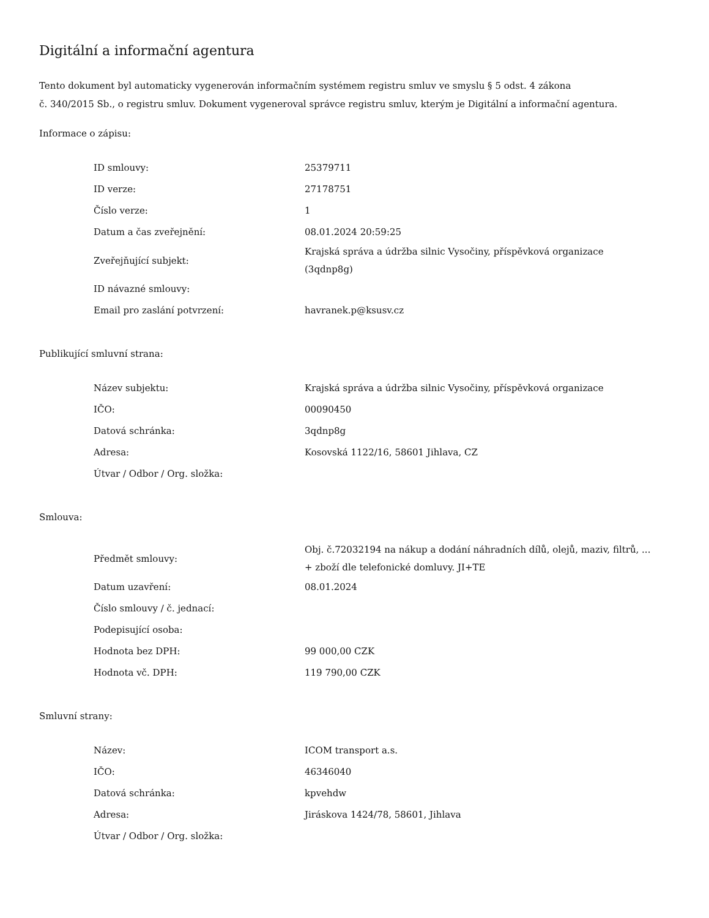Digitální a informační agentura
Tento dokument byl automaticky vygenerován informačním systémem registru smluv ve smyslu § 5 odst. 4 zákona
č. 340/2015 Sb., o registru smluv. Dokument vygeneroval správce registru smluv, kterým je Digitální a informační agentura.
Informace o zápisu:
| ID smlouvy: | 25379711 |
| ID verze: | 27178751 |
| Číslo verze: | 1 |
| Datum a čas zveřejnění: | 08.01.2024 20:59:25 |
| Zveřejňující subjekt: | Krajská správa a údržba silnic Vysočiny, příspěvková organizace (3qdnp8g) |
| ID návazné smlouvy: | |
| Email pro zaslání potvrzení: | havranek.p@ksusv.cz |
Publikující smluvní strana:
| Název subjektu: | Krajská správa a údržba silnic Vysočiny, příspěvková organizace |
| IČO: | 00090450 |
| Datová schránka: | 3qdnp8g |
| Adresa: | Kosovská 1122/16, 58601 Jihlava, CZ |
| Útvar / Odbor / Org. složka: | |
Smlouva:
| Předmět smlouvy: | Obj. č.72032194 na nákup a dodání náhradních dílů, olejů, maziv, filtrů, ... + zboží dle telefonické domluvy. JI+TE |
| Datum uzavření: | 08.01.2024 |
| Číslo smlouvy / č. jednací: | |
| Podepisující osoba: | |
| Hodnota bez DPH: | 99 000,00 CZK |
| Hodnota vč. DPH: | 119 790,00 CZK |
Smluvní strany:
| Název: | ICOM transport a.s. |
| IČO: | 46346040 |
| Datová schránka: | kpvehdw |
| Adresa: | Jiráskova 1424/78, 58601, Jihlava |
| Útvar / Odbor / Org. složka: | |